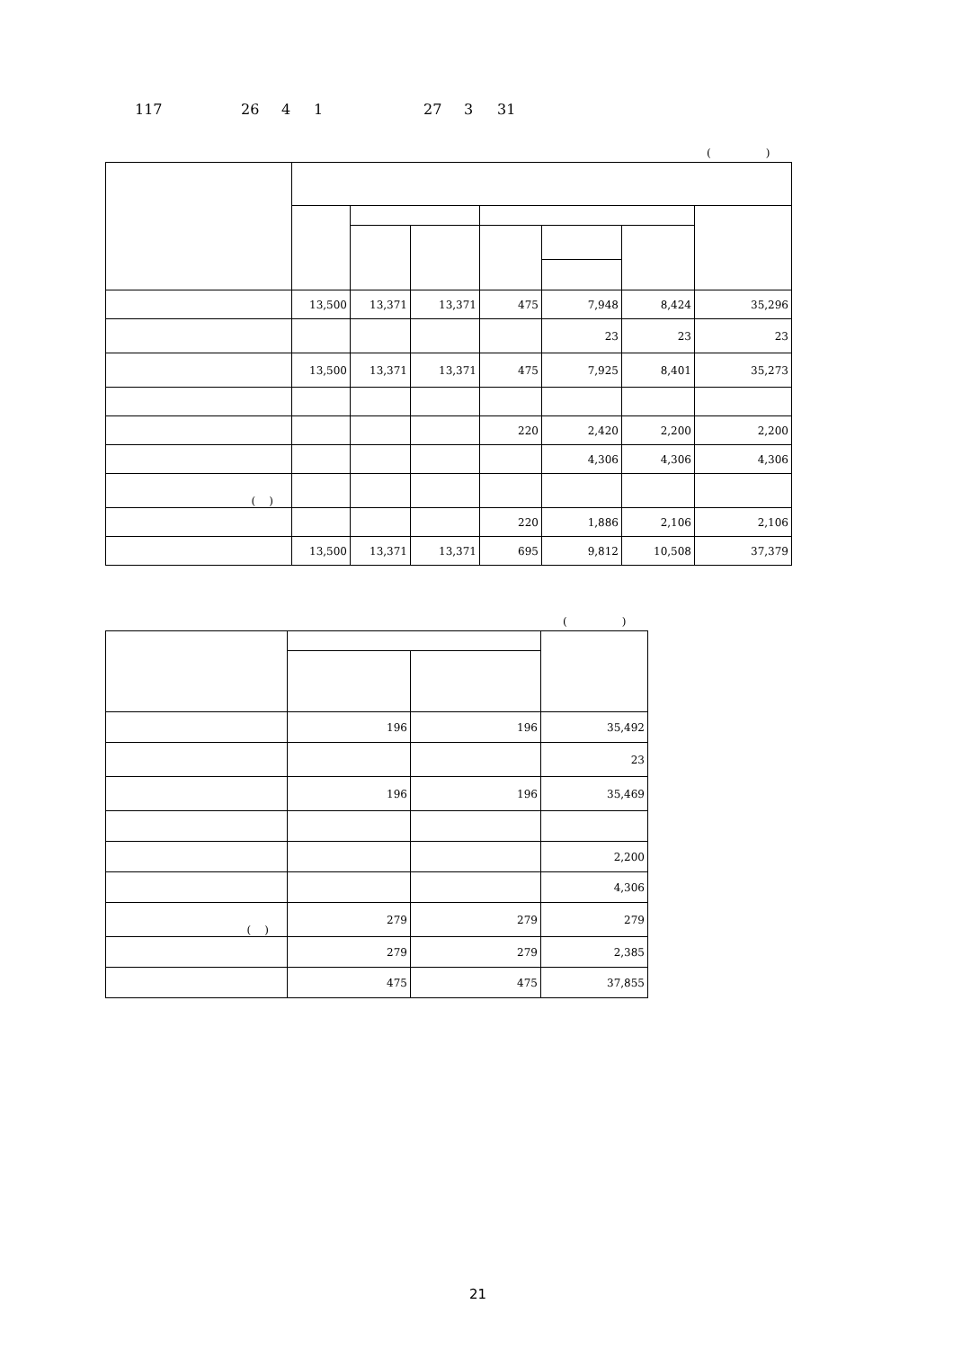117 26 4 1 27 3 31
( )
| | 13,500 | 13,371 | 13,371 | 475 | 7,948 | 8,424 | 35,296 |
| | | | | | 23 | 23 | 23 |
| | 13,500 | 13,371 | 13,371 | 475 | 7,925 | 8,401 | 35,273 |
| | | | | 220 | 2,420 | 2,200 | 2,200 |
| | | | | | 4,306 | 4,306 | 4,306 |
| ( ) | | | | | | | |
| | | | | 220 | 1,886 | 2,106 | 2,106 |
| | 13,500 | 13,371 | 13,371 | 695 | 9,812 | 10,508 | 37,379 |
( )
| | 196 | 196 | 35,492 |
| | | | 23 |
| | 196 | 196 | 35,469 |
| | | | 2,200 |
| | | | 4,306 |
| ( ) | 279 | 279 | 279 |
| | 279 | 279 | 2,385 |
| | 475 | 475 | 37,855 |
21